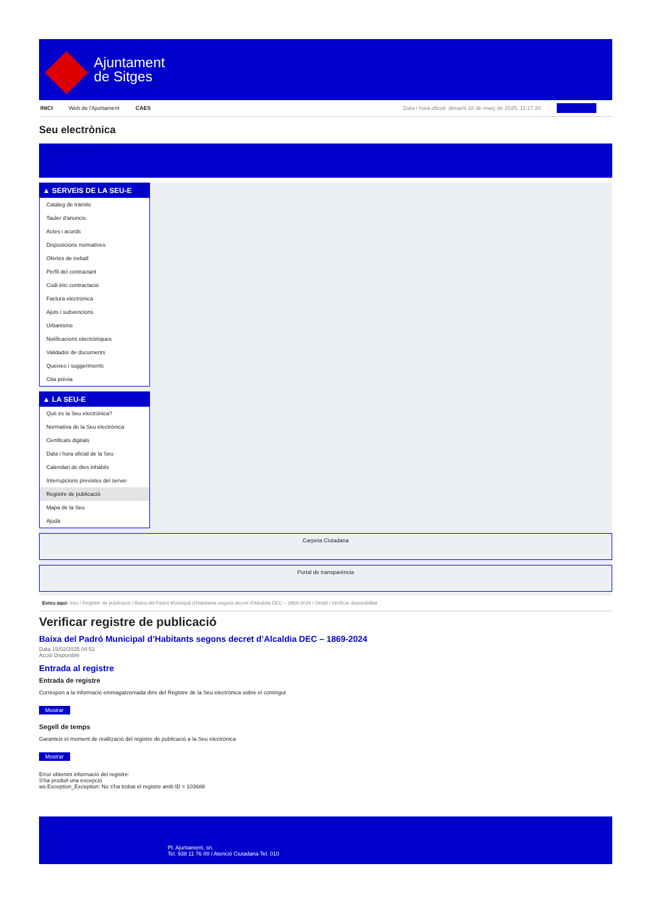Ajuntament
de Sitges
INICI Web de l'Ajuntament CAES Data i hora oficial: dimarts 18 de març de 2025, 11:17:20 Sincronitza
Seu electrònica
Obtenir còpia autèntica
▲ SERVEIS DE LA SEU-E
Catàleg de tràmits
Tauler d'anuncis
Actes i acords
Disposicions normatives
Ofertes de treball
Perfil del contractant
Codi ètic contractació
Factura electrònica
Ajuts i subvencions
Urbanisme
Notificacions electròniques
Validador de documents
Queixes i suggeriments
Cita prèvia
▲ LA SEU-E
Què és la Seu electrònica?
Normativa de la Seu electrònica
Certificats digitals
Data i hora oficial de la Seu
Calendari de dies inhàbils
Interrupcions previstes del servei
Registre de publicació
Mapa de la Seu
Ajuda
Carpeta Ciutadana
Portal de transparència
Esteu aquí: Inici / Registre de publicació / Baixa del Padró Municipal d'Habitants segons decret d'Alcaldia DEC – 1869-2024 / Detall / Verificar disponibilitat
Verificar registre de publicació
Baixa del Padró Municipal d’Habitants segons decret d’Alcaldia DEC – 1869-2024
Data 15/02/2025 04:51
Acció Disponible
Entrada al registre
Entrada de registre
Correspon a la informació emmagatzemada dins del Registre de la Seu electrònica sobre el contingut
Mostrar
Segell de temps
Garanteix el moment de realització del registre de publicació a la Seu electrònica
Mostrar
Error obtenint informació del registre:
S'ha produit una excepció
ws.Exception_Exception: No s'ha trobat el registre amb ID = 103688
Pl. Ajuntament, sn.
Tel. 938 11 76 00 / Atenció Ciutadana Tel. 010